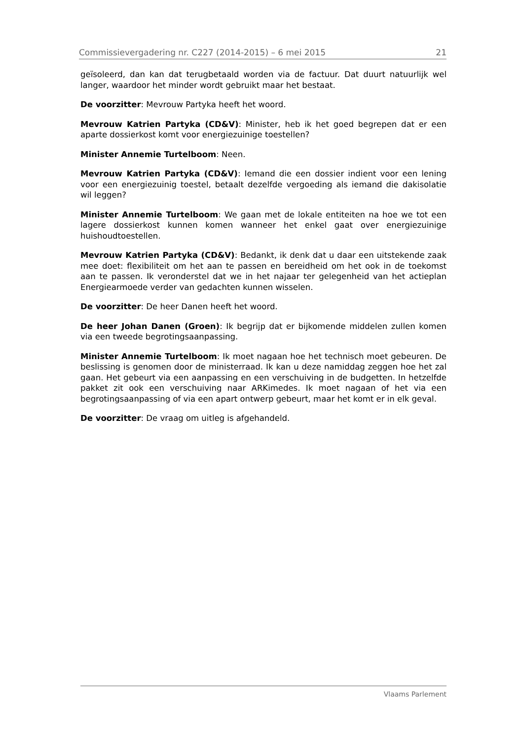Commissievergadering nr. C227 (2014-2015) – 6 mei 2015 21
geïsoleerd, dan kan dat terugbetaald worden via de factuur. Dat duurt natuurlijk wel langer, waardoor het minder wordt gebruikt maar het bestaat.
De voorzitter: Mevrouw Partyka heeft het woord.
Mevrouw Katrien Partyka (CD&V): Minister, heb ik het goed begrepen dat er een aparte dossierkost komt voor energiezuinige toestellen?
Minister Annemie Turtelboom: Neen.
Mevrouw Katrien Partyka (CD&V): Iemand die een dossier indient voor een lening voor een energiezuinig toestel, betaalt dezelfde vergoeding als iemand die dakisolatie wil leggen?
Minister Annemie Turtelboom: We gaan met de lokale entiteiten na hoe we tot een lagere dossierkost kunnen komen wanneer het enkel gaat over energiezuinige huishoudtoestellen.
Mevrouw Katrien Partyka (CD&V): Bedankt, ik denk dat u daar een uitstekende zaak mee doet: flexibiliteit om het aan te passen en bereidheid om het ook in de toekomst aan te passen. Ik veronderstel dat we in het najaar ter gelegenheid van het actieplan Energiearmoede verder van gedachten kunnen wisselen.
De voorzitter: De heer Danen heeft het woord.
De heer Johan Danen (Groen): Ik begrijp dat er bijkomende middelen zullen komen via een tweede begrotingsaanpassing.
Minister Annemie Turtelboom: Ik moet nagaan hoe het technisch moet gebeuren. De beslissing is genomen door de ministerraad. Ik kan u deze namiddag zeggen hoe het zal gaan. Het gebeurt via een aanpassing en een verschuiving in de budgetten. In hetzelfde pakket zit ook een verschuiving naar ARKimedes. Ik moet nagaan of het via een begrotingsaanpassing of via een apart ontwerp gebeurt, maar het komt er in elk geval.
De voorzitter: De vraag om uitleg is afgehandeld.
Vlaams Parlement